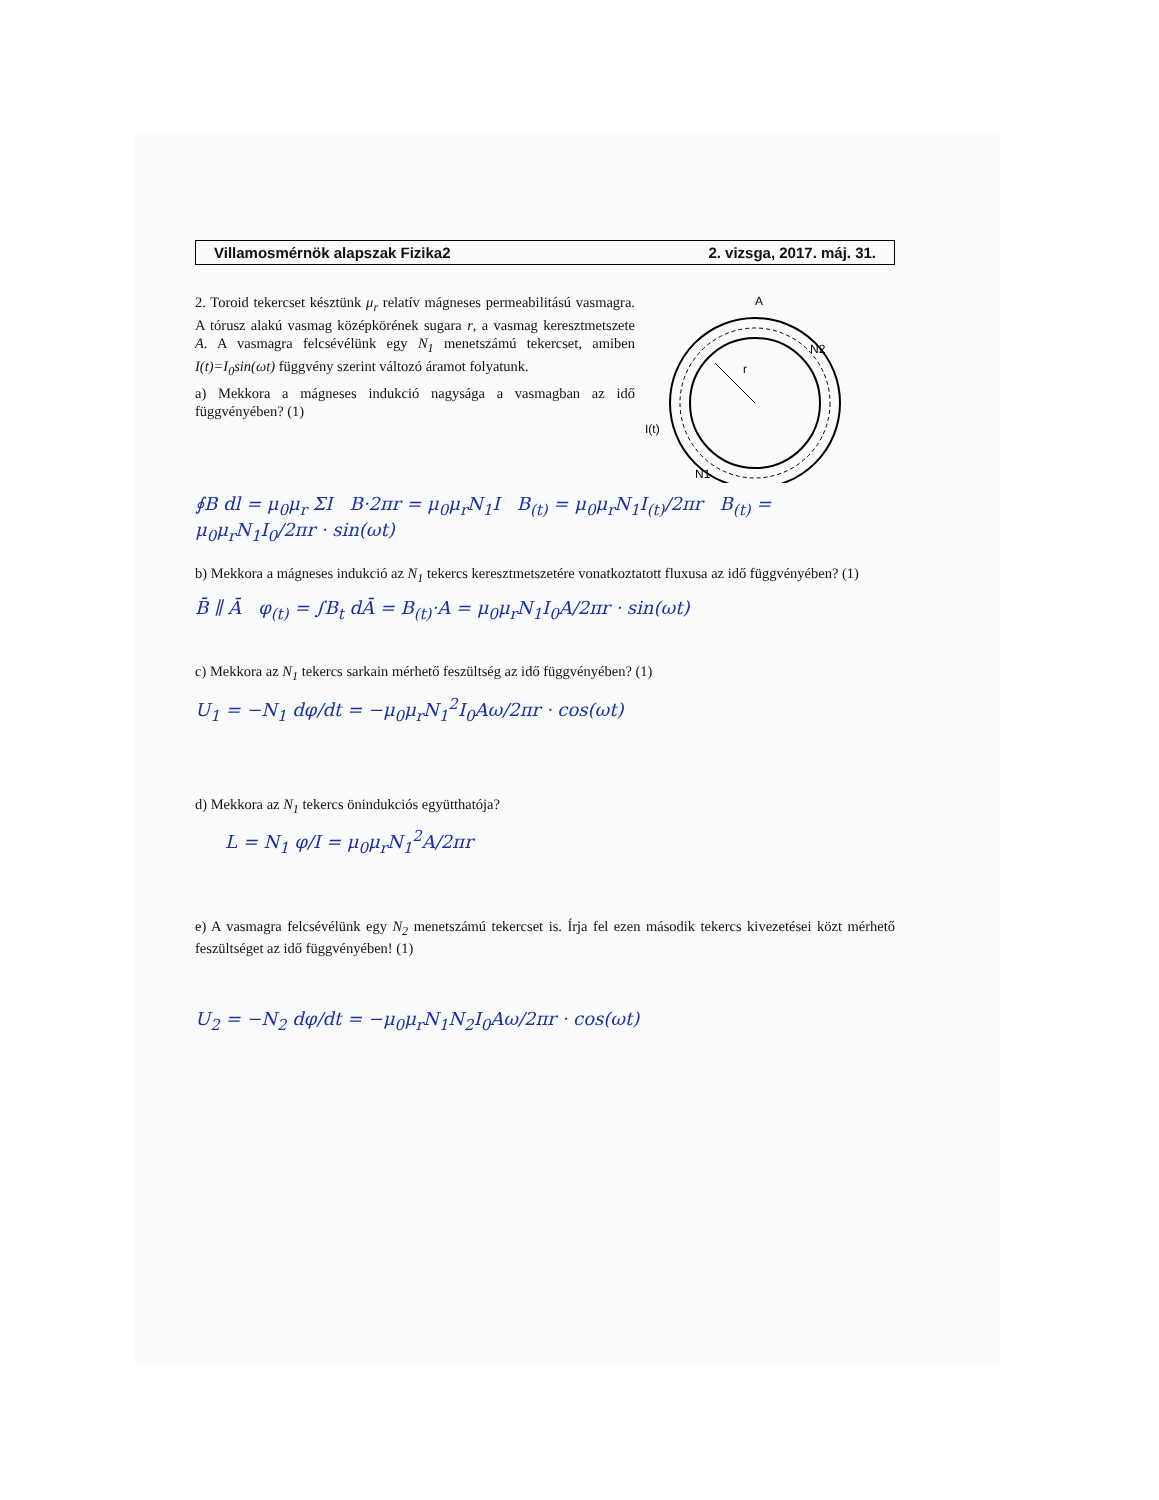Villamosmérnök alapszak Fizika2 2. vizsga, 2017. máj. 31.
2. Toroid tekercset késztünk μ<sub>r</sub> relatív mágneses permeabilitású vasmagra. A tórusz alakú vasmag középkörének sugara r, a vasmag keresztmetszete A. A vasmagra felcsévélünk egy N<sub>1</sub> menetszámú tekercset, amiben I(t)=I<sub>0</sub>sin(ωt) függvény szerint változó áramot folyatunk.
a) Mekkora a mágneses indukció nagysága a vasmagban az idő függvényében? (1)
A
r
N2
N1
I(t)
∮B dl = μ<sub>0</sub>μ<sub>r</sub> ΣI B·2πr = μ<sub>0</sub>μ<sub>r</sub>N<sub>1</sub>I B<sub>(t)</sub> = μ<sub>0</sub>μ<sub>r</sub>N<sub>1</sub>I<sub>(t)</sub>/2πr B<sub>(t)</sub> = μ<sub>0</sub>μ<sub>r</sub>N<sub>1</sub>I<sub>0</sub>/2πr · sin(ωt)
b) Mekkora a mágneses indukció az N<sub>1</sub> tekercs keresztmetszetére vonatkoztatott fluxusa az idő függvényében? (1)
B̄ ∥ Ā φ<sub>(t)</sub> = ∫B<sub>t</sub> dĀ = B<sub>(t)</sub>·A = μ<sub>0</sub>μ<sub>r</sub>N<sub>1</sub>I<sub>0</sub>A/2πr · sin(ωt)
c) Mekkora az N<sub>1</sub> tekercs sarkain mérhető feszültség az idő függvényében? (1)
U<sub>1</sub> = −N<sub>1</sub> dφ/dt = −μ<sub>0</sub>μ<sub>r</sub>N<sub>1</sub><sup>2</sup>I<sub>0</sub>Aω/2πr · cos(ωt)
d) Mekkora az N<sub>1</sub> tekercs önindukciós együtthatója?
L = N<sub>1</sub> φ/I = μ<sub>0</sub>μ<sub>r</sub>N<sub>1</sub><sup>2</sup>A/2πr
e) A vasmagra felcsévélünk egy N<sub>2</sub> menetszámú tekercset is. Írja fel ezen második tekercs kivezetései közt mérhető feszültséget az idő függvényében! (1)
U<sub>2</sub> = −N<sub>2</sub> dφ/dt = −μ<sub>0</sub>μ<sub>r</sub>N<sub>1</sub>N<sub>2</sub>I<sub>0</sub>Aω/2πr · cos(ωt)